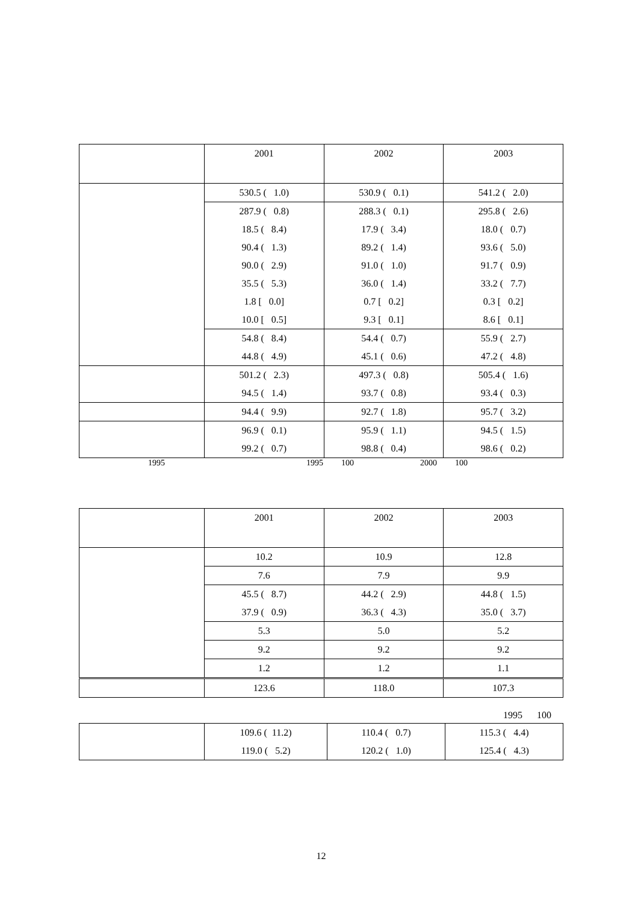| | 2001 | 2002 | 2003 |
| --- | --- | --- | --- |
| | 530.5 ( 1.0) | 530.9 ( 0.1) | 541.2 ( 2.0) |
| | 287.9 ( 0.8) | 288.3 ( 0.1) | 295.8 ( 2.6) |
| | 18.5 ( 8.4) | 17.9 ( 3.4) | 18.0 ( 0.7) |
| | 90.4 ( 1.3) | 89.2 ( 1.4) | 93.6 ( 5.0) |
| | 90.0 ( 2.9) | 91.0 ( 1.0) | 91.7 ( 0.9) |
| | 35.5 ( 5.3) | 36.0 ( 1.4) | 33.2 ( 7.7) |
| | 1.8 [ 0.0] | 0.7 [ 0.2] | 0.3 [ 0.2] |
| | 10.0 [ 0.5] | 9.3 [ 0.1] | 8.6 [ 0.1] |
| | 54.8 ( 8.4) | 54.4 ( 0.7) | 55.9 ( 2.7) |
| | 44.8 ( 4.9) | 45.1 ( 0.6) | 47.2 ( 4.8) |
| | 501.2 ( 2.3) | 497.3 ( 0.8) | 505.4 ( 1.6) |
| | 94.5 ( 1.4) | 93.7 ( 0.8) | 93.4 ( 0.3) |
| | 94.4 ( 9.9) | 92.7 ( 1.8) | 95.7 ( 3.2) |
| | 96.9 ( 0.1) | 95.9 ( 1.1) | 94.5 ( 1.5) |
| | 99.2 ( 0.7) | 98.8 ( 0.4) | 98.6 ( 0.2) |
1995 1995 100 2000 100
| | 2001 | 2002 | 2003 |
| --- | --- | --- | --- |
| | 10.2 | 10.9 | 12.8 |
| | 7.6 | 7.9 | 9.9 |
| | 45.5 ( 8.7) | 44.2 ( 2.9) | 44.8 ( 1.5) |
| | 37.9 ( 0.9) | 36.3 ( 4.3) | 35.0 ( 3.7) |
| | 5.3 | 5.0 | 5.2 |
| | 9.2 | 9.2 | 9.2 |
| | 1.2 | 1.2 | 1.1 |
| | 123.6 | 118.0 | 107.3 |
1995 100
| | 109.6 ( 11.2) | 110.4 ( 0.7) | 115.3 ( 4.4) |
| | 119.0 ( 5.2) | 120.2 ( 1.0) | 125.4 ( 4.3) |
12